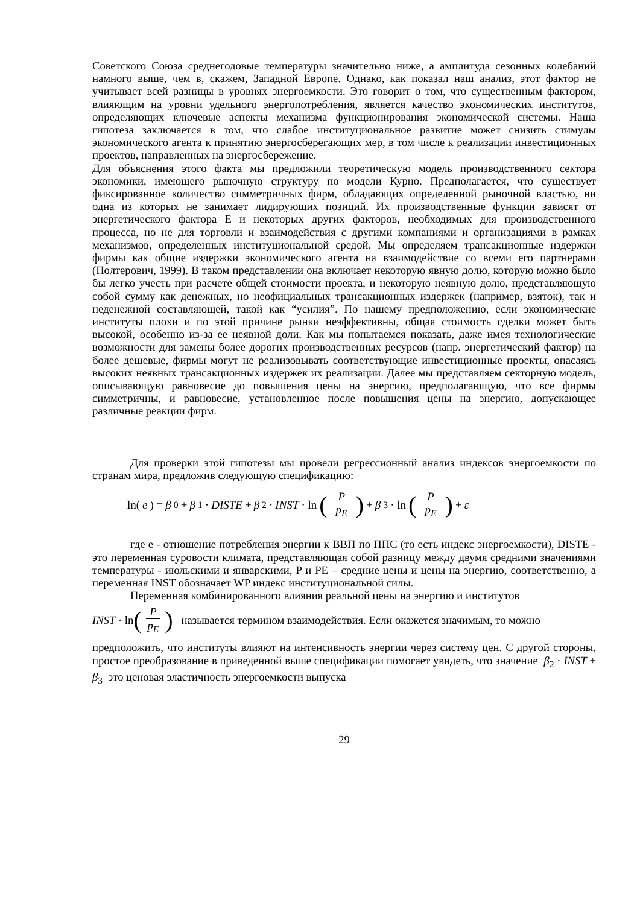Советского Союза среднегодовые температуры значительно ниже, а амплитуда сезонных колебаний намного выше, чем в, скажем, Западной Европе. Однако, как показал наш анализ, этот фактор не учитывает всей разницы в уровнях энергоемкости. Это говорит о том, что существенным фактором, влияющим на уровни удельного энергопотребления, является качество экономических институтов, определяющих ключевые аспекты механизма функционирования экономической системы. Наша гипотеза заключается в том, что слабое институциональное развитие может снизить стимулы экономического агента к принятию энергосберегающих мер, в том числе к реализации инвестиционных проектов, направленных на энергосбережение.
Для объяснения этого факта мы предложили теоретическую модель производственного сектора экономики, имеющего рыночную структуру по модели Курно. Предполагается, что существует фиксированное количество симметричных фирм, обладающих определенной рыночной властью, ни одна из которых не занимает лидирующих позиций. Их производственные функции зависят от энергетического фактора E и некоторых других факторов, необходимых для производственного процесса, но не для торговли и взаимодействия с другими компаниями и организациями в рамках механизмов, определенных институциональной средой. Мы определяем трансакционные издержки фирмы как общие издержки экономического агента на взаимодействие со всеми его партнерами (Полтерович, 1999). В таком представлении она включает некоторую явную долю, которую можно было бы легко учесть при расчете общей стоимости проекта, и некоторую неявную долю, представляющую собой сумму как денежных, но неофициальных трансакционных издержек (например, взяток), так и неденежной составляющей, такой как “усилия”. По нашему предположению, если экономические институты плохи и по этой причине рынки неэффективны, общая стоимость сделки может быть высокой, особенно из-за ее неявной доли. Как мы попытаемся показать, даже имея технологические возможности для замены более дорогих производственных ресурсов (напр. энергетический фактор) на более дешевые, фирмы могут не реализовывать соответствующие инвестиционные проекты, опасаясь высоких неявных трансакционных издержек их реализации. Далее мы представляем секторную модель, описывающую равновесие до повышения цены на энергию, предполагающую, что все фирмы симметричны, и равновесие, установленное после повышения цены на энергию, допускающее различные реакции фирм.
Для проверки этой гипотезы мы провели регрессионный анализ индексов энергоемкости по странам мира, предложив следующую спецификацию:
ln(e) = β<sub>0</sub> + β<sub>1</sub> · DISTE + β<sub>2</sub> · INST · ln (P p<sub>E</sub>) + β<sub>3</sub> · ln (P p<sub>E</sub>) + ε
где е - отношение потребления энергии к ВВП по ППС (то есть индекс энергоемкости), DISTE - это переменная суровости климата, представляющая собой разницу между двумя средними значениями температуры - июльскими и январскими, P и PE – средние цены и цены на энергию, соответственно, а переменная INST обозначает WP индекс институциональной силы.
Переменная комбинированного влияния реальной цены на энергию и институтов
INST · ln (P p<sub>E</sub>) называется термином взаимодействия. Если окажется значимым, то можно
предположить, что институты влияют на интенсивность энергии через систему цен. С другой стороны, простое преобразование в приведенной выше спецификации помогает увидеть, что значение β<sub>2</sub> · INST + β<sub>3</sub> это ценовая эластичность энергоемкости выпуска
29